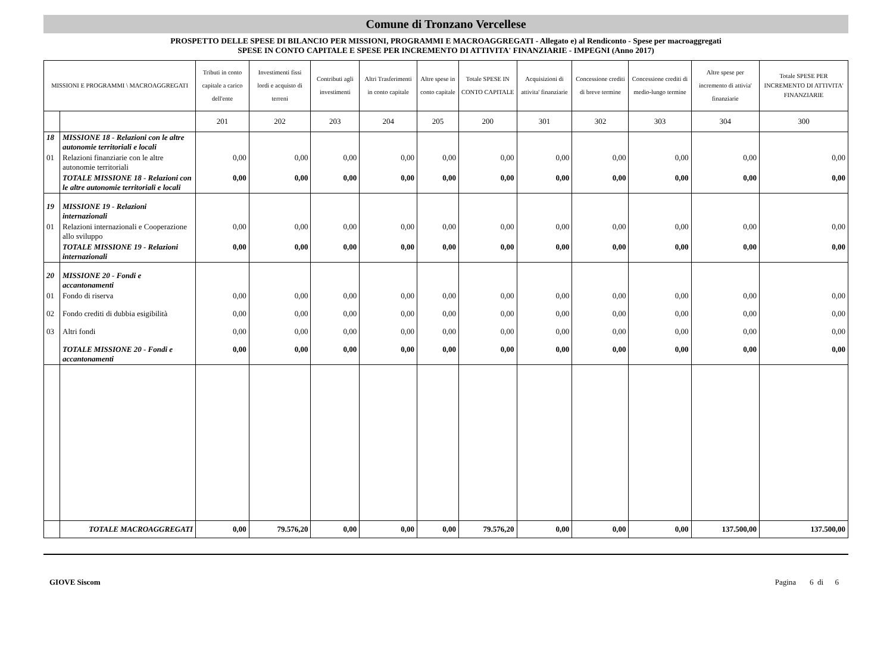Comune di Tronzano Vercellese
PROSPETTO DELLE SPESE DI BILANCIO PER MISSIONI, PROGRAMMI E MACROAGGREGATI - Allegato e) al Rendiconto - Spese per macroaggregati
SPESE IN CONTO CAPITALE E SPESE PER INCREMENTO DI ATTIVITA' FINANZIARIE - IMPEGNI (Anno 2017)
| MISSIONI E PROGRAMMI \ MACROAGGREGATI | | Tributi in conto capitale a carico dell'ente | Investimenti fissi lordi e acquisto di terreni | Contributi agli investimenti | Altri Trasferimenti in conto capitale | Altre spese in conto capitale | Totale SPESE IN CONTO CAPITALE | Acquisizioni di attivita' finanziarie | Concessione crediti di breve termine | Concessione crediti di medio-lungo termine | Altre spese per incremento di attivia' finanziarie | Totale SPESE PER INCREMENTO DI ATTIVITA' FINANZIARIE |
| --- | --- | --- | --- | --- | --- | --- | --- | --- | --- | --- | --- | --- |
| | | 201 | 202 | 203 | 204 | 205 | 200 | 301 | 302 | 303 | 304 | 300 |
| 18 | MISSIONE 18 - Relazioni con le altre autonomie territoriali e locali | | | | | | | | | | | |
| 01 | Relazioni finanziarie con le altre autonomie territoriali | 0,00 | 0,00 | 0,00 | 0,00 | 0,00 | 0,00 | 0,00 | 0,00 | 0,00 | 0,00 | 0,00 |
| | TOTALE MISSIONE 18 - Relazioni con le altre autonomie territoriali e locali | 0,00 | 0,00 | 0,00 | 0,00 | 0,00 | 0,00 | 0,00 | 0,00 | 0,00 | 0,00 | 0,00 |
| 19 | MISSIONE 19 - Relazioni internazionali | | | | | | | | | | | |
| 01 | Relazioni internazionali e Cooperazione allo sviluppo | 0,00 | 0,00 | 0,00 | 0,00 | 0,00 | 0,00 | 0,00 | 0,00 | 0,00 | 0,00 | 0,00 |
| | TOTALE MISSIONE 19 - Relazioni internazionali | 0,00 | 0,00 | 0,00 | 0,00 | 0,00 | 0,00 | 0,00 | 0,00 | 0,00 | 0,00 | 0,00 |
| 20 | MISSIONE 20 - Fondi e accantonamenti | | | | | | | | | | | |
| 01 | Fondo di riserva | 0,00 | 0,00 | 0,00 | 0,00 | 0,00 | 0,00 | 0,00 | 0,00 | 0,00 | 0,00 | 0,00 |
| 02 | Fondo crediti di dubbia esigibilità | 0,00 | 0,00 | 0,00 | 0,00 | 0,00 | 0,00 | 0,00 | 0,00 | 0,00 | 0,00 | 0,00 |
| 03 | Altri fondi | 0,00 | 0,00 | 0,00 | 0,00 | 0,00 | 0,00 | 0,00 | 0,00 | 0,00 | 0,00 | 0,00 |
| | TOTALE MISSIONE 20 - Fondi e accantonamenti | 0,00 | 0,00 | 0,00 | 0,00 | 0,00 | 0,00 | 0,00 | 0,00 | 0,00 | 0,00 | 0,00 |
| | TOTALE MACROAGGREGATI | 0,00 | 79.576,20 | 0,00 | 0,00 | 0,00 | 79.576,20 | 0,00 | 0,00 | 0,00 | 137.500,00 | 137.500,00 |
GIOVE Siscom Pagina 6 di 6